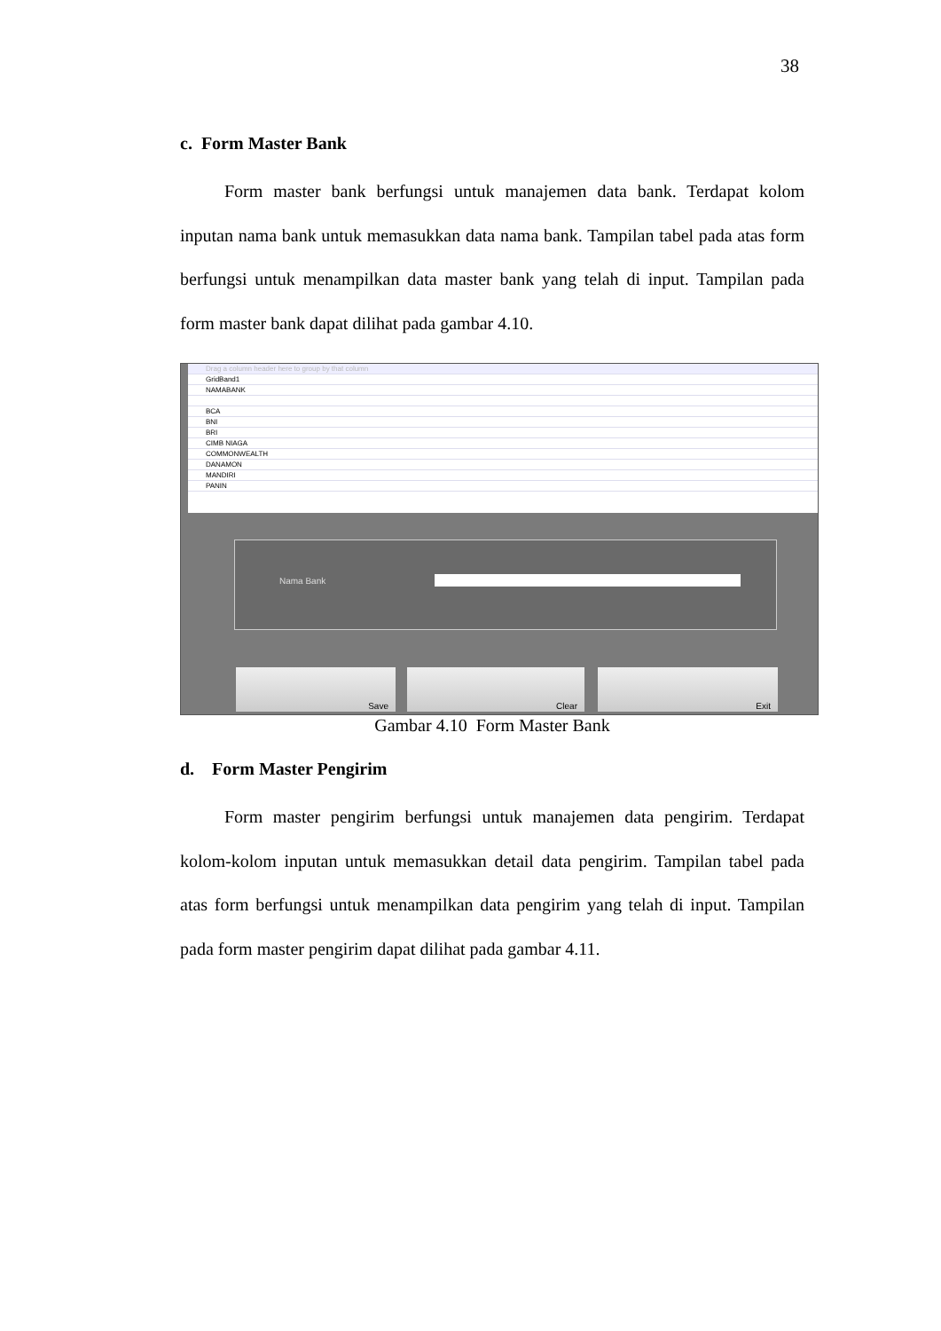38
c. Form Master Bank
Form master bank berfungsi untuk manajemen data bank. Terdapat kolom inputan nama bank untuk memasukkan data nama bank. Tampilan tabel pada atas form berfungsi untuk menampilkan data master bank yang telah di input. Tampilan pada form master bank dapat dilihat pada gambar 4.10.
Drag a column header here to group by that column
GridBand1
NAMABANK
BCA
BNI
BRI
CIMB NIAGA
COMMONWEALTH
DANAMON
MANDIRI
PANIN
Nama Bank
Save Clear Exit
Gambar 4.10 Form Master Bank
d. Form Master Pengirim
Form master pengirim berfungsi untuk manajemen data pengirim. Terdapat kolom-kolom inputan untuk memasukkan detail data pengirim. Tampilan tabel pada atas form berfungsi untuk menampilkan data pengirim yang telah di input. Tampilan pada form master pengirim dapat dilihat pada gambar 4.11.